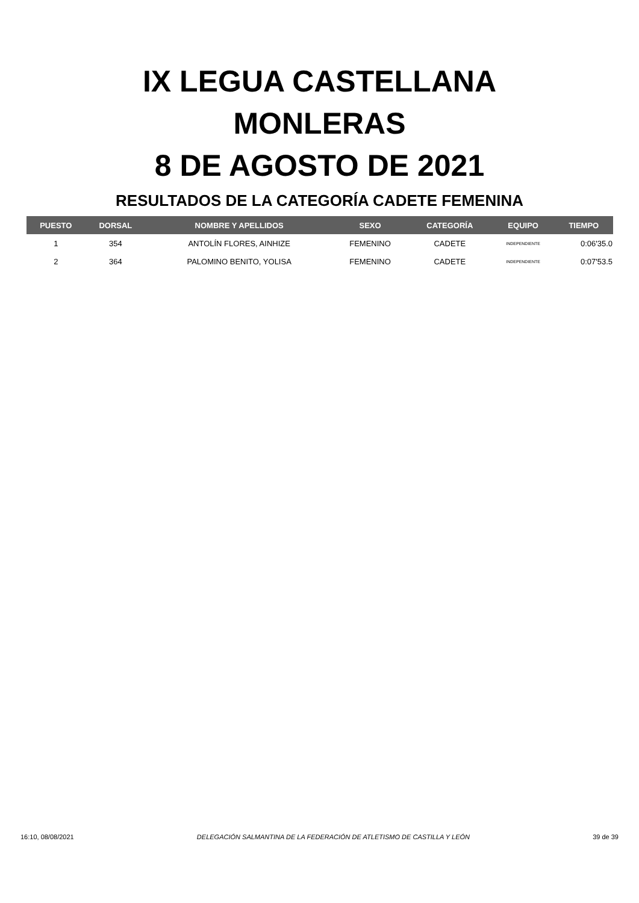IX LEGUA CASTELLANA
MONLERAS
8 DE AGOSTO DE 2021
RESULTADOS DE LA CATEGORÍA CADETE FEMENINA
| PUESTO | DORSAL | NOMBRE Y APELLIDOS | SEXO | CATEGORÍA | EQUIPO | TIEMPO |
| --- | --- | --- | --- | --- | --- | --- |
| 1 | 354 | ANTOLÍN FLORES, AINHIZE | FEMENINO | CADETE | INDEPENDIENTE | 0:06'35.0 |
| 2 | 364 | PALOMINO BENITO, YOLISA | FEMENINO | CADETE | INDEPENDIENTE | 0:07'53.5 |
16:10, 08/08/2021 DELEGACIÓN SALMANTINA DE LA FEDERACIÓN DE ATLETISMO DE CASTILLA Y LEÓN 39 de 39